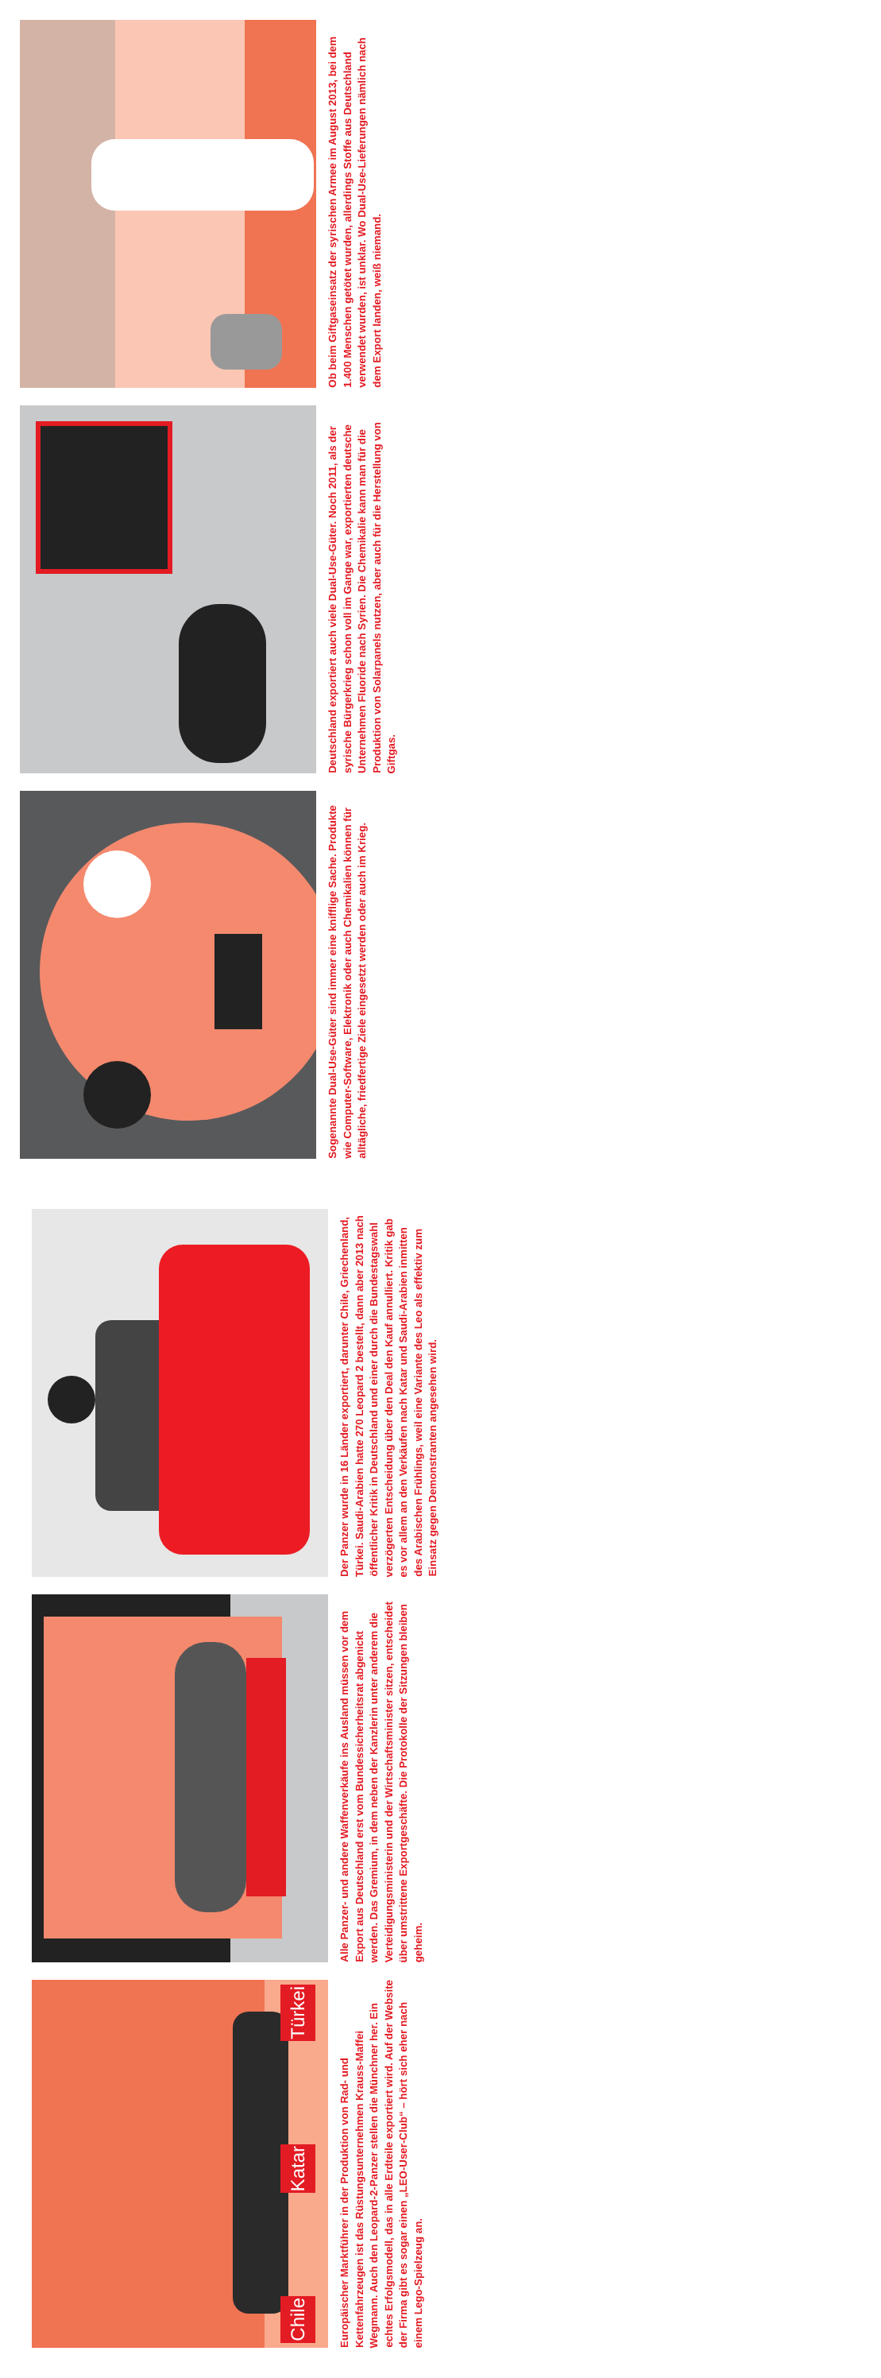Chile Katar Türkei
Europäischer Marktführer in der Produktion von Rad- und Kettenfahrzeugen ist das Rüstungsunternehmen Krauss-Maffei Wegmann. Auch den Leopard-2-Panzer stellen die Münchner her. Ein echtes Erfolgsmodell, das in alle Erdteile exportiert wird. Auf der Website der Firma gibt es sogar einen „LEO-User-Club“ – hört sich eher nach einem Lego-Spielzeug an.
Alle Panzer- und andere Waffenverkäufe ins Ausland müssen vor dem Export aus Deutschland erst vom Bundessicherheitsrat abgenickt werden. Das Gremium, in dem neben der Kanzlerin unter anderem die Verteidigungsministerin und der Wirtschafts­minister sitzen, entscheidet über umstrittene Exportgeschäfte. Die Protokolle der Sitzungen bleiben geheim.
Der Panzer wurde in 16 Länder exportiert, darunter Chile, Griechenland, Türkei. Saudi-Arabien hatte 270 Leopard 2 bestellt, dann aber 2013 nach öffentlicher Kritik in Deutschland und einer durch die Bundestagswahl verzögerten Entscheidung über den Deal den Kauf annulliert. Kritik gab es vor allem an den Verkäufen nach Katar und Saudi-Arabien inmitten des Arabischen Frühlings, weil eine Variante des Leo als effektiv zum Einsatz gegen Demonstranten angesehen wird.
Sogenannte Dual-Use-Güter sind immer eine knifflige Sache. Produkte wie Computer-Software, Elektronik oder auch Chemika­lien können für alltägliche, friedfertige Ziele eingesetzt werden oder auch im Krieg.
Deutschland exportiert auch viele Dual-Use-Güter. Noch 2011, als der syrische Bürgerkrieg schon voll im Gange war, exportierten deutsche Unternehmen Fluoride nach Syrien. Die Chemikalie kann man für die Produktion von Solarpanels nutzen, aber auch für die Herstellung von Giftgas.
Ob beim Giftgaseinsatz der syrischen Armee im August 2013, bei dem 1.400 Menschen getötet wurden, allerdings Stoffe aus Deutschland verwendet wurden, ist unklar. Wo Dual-Use-Lieferun­gen nämlich nach dem Export landen, weiß niemand.